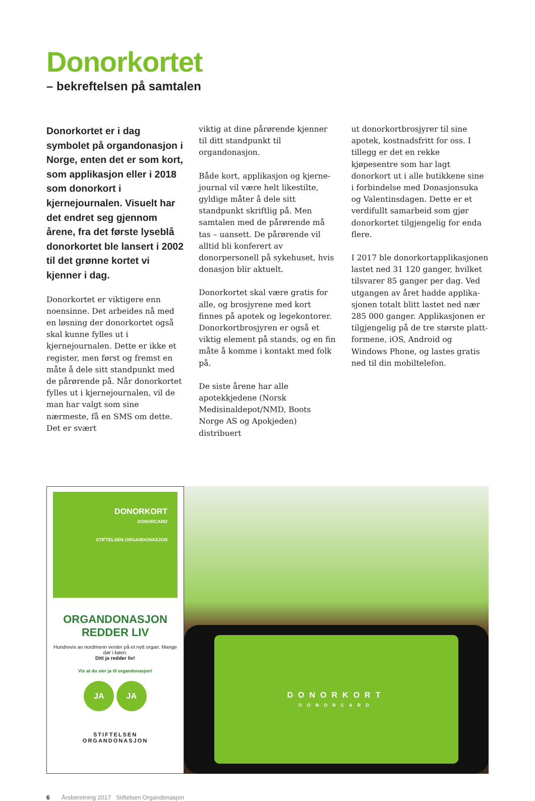Donorkortet
– bekreftelsen på samtalen
Donorkortet er i dag symbolet på organdonasjon i Norge, enten det er som kort, som applikasjon eller i 2018 som donorkort i kjernejournalen. Visuelt har det endret seg gjennom årene, fra det første lyseblå donorkortet ble lansert i 2002 til det grønne kortet vi kjenner i dag.
Donorkortet er viktigere enn noensinne. Det arbeides nå med en løsning der donorkortet også skal kunne fylles ut i kjernejournalen. Dette er ikke et register, men først og fremst en måte å dele sitt standpunkt med de pårørende på. Når donor­kortet fylles ut i kjernejournalen, vil de man har valgt som sine nærmeste, få en SMS om dette. Det er svært
viktig at dine pårørende kjenner til ditt standpunkt til organdonasjon.
Både kort, applikasjon og kjerne­journal vil være helt likestilte, gyldige måter å dele sitt standpunkt skriftlig på. Men samtalen med de pårørende må tas – uansett. De pårørende vil alltid bli konferert av donorpersonell på sykehuset, hvis donasjon blir aktuelt.
Donorkortet skal være gratis for alle, og brosjyrene med kort finnes på apotek og legekontorer. Donorkortbrosjyren er også et viktig element på stands, og en fin måte å komme i kontakt med folk på.
De siste årene har alle apotekkjedene (Norsk Medisinaldepot/NMD, Boots Norge AS og Apokjeden) distribuert
ut donorkortbrosjyrer til sine apotek, kostnadsfritt for oss. I tillegg er det en rekke kjøpesentre som har lagt donorkort ut i alle butikkene sine i forbindelse med Donasjonsuka og Valentinsdagen. Dette er et verdi­fullt samarbeid som gjør donorkortet tilgjengelig for enda flere.
I 2017 ble donorkortapplikasjonen lastet ned 31 120 ganger, hvilket tilsvarer 85 ganger per dag. Ved utgangen av året hadde applika­sjonen totalt blitt lastet ned nær 285 000 ganger. Applikasjonen er tilgjengelig på de tre største platt­formene, iOS, Android og Windows Phone, og lastes gratis ned til din mobiltelefon.
DONORKORT
DONORCARD
STIFTELSEN ORGANDONASJON
ORGANDONASJON
REDDER LIV
Hundrevis av nordmenn venter på et nytt organ. Mange dør i køen.
Ditt ja redder liv!
Vis at du sier ja til organdonasjon!
JA JA
STIFTELSEN
ORGANDONASJON
DONORKORT
DONORCARD
6 Årsberetning 2017 Stiftelsen Organdonasjon